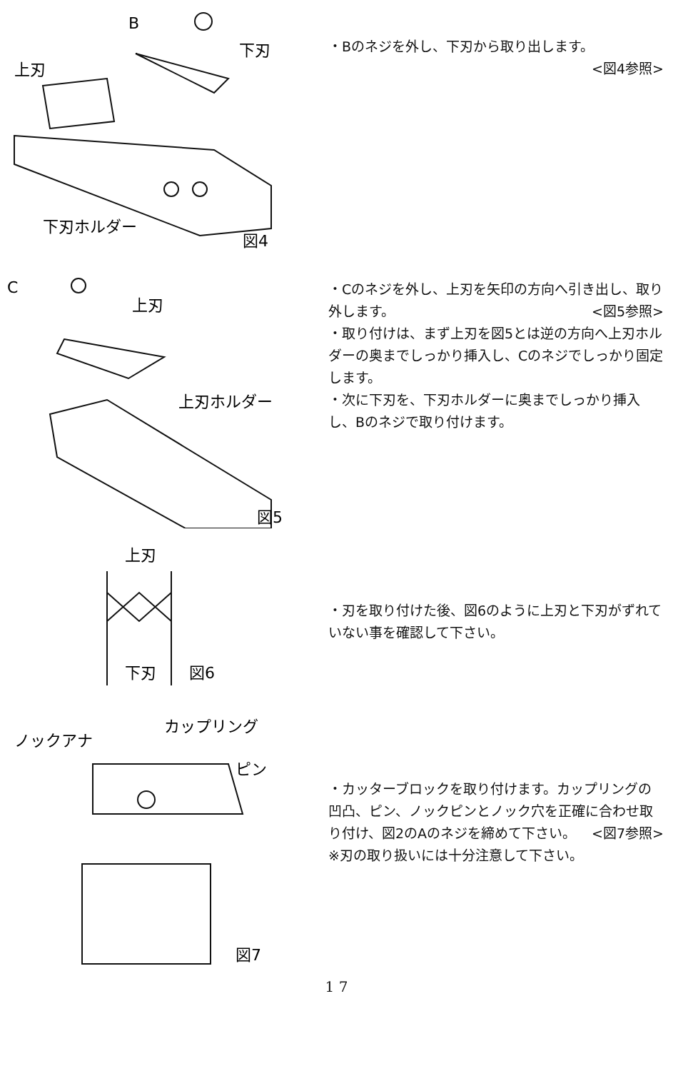B
下刃
上刃
下刃ホルダー
図4
・Bのネジを外し、下刃から取り出します。
<図4参照>
C
上刃
上刃ホルダー
図5
・Cのネジを外し、上刃を矢印の方向へ引き出し、取り外します。　　<図5参照>
・取り付けは、まず上刃を図5とは逆の方向へ上刃ホルダーの奥までしっかり挿入し、Cのネジでしっかり固定します。
・次に下刃を、下刃ホルダーに奥までしっかり挿入し、Bのネジで取り付けます。
上刃
下刃
図6
・刃を取り付けた後、図6のように上刃と下刃がずれていない事を確認して下さい。
ノックアナ
カップリング
ピン
図7
・カッターブロックを取り付けます。カップリングの凹凸、ピン、ノックピンとノック穴を正確に合わせ取り付け、図2のAのネジを締めて下さい。 <図7参照>
※刃の取り扱いには十分注意して下さい。
1 7